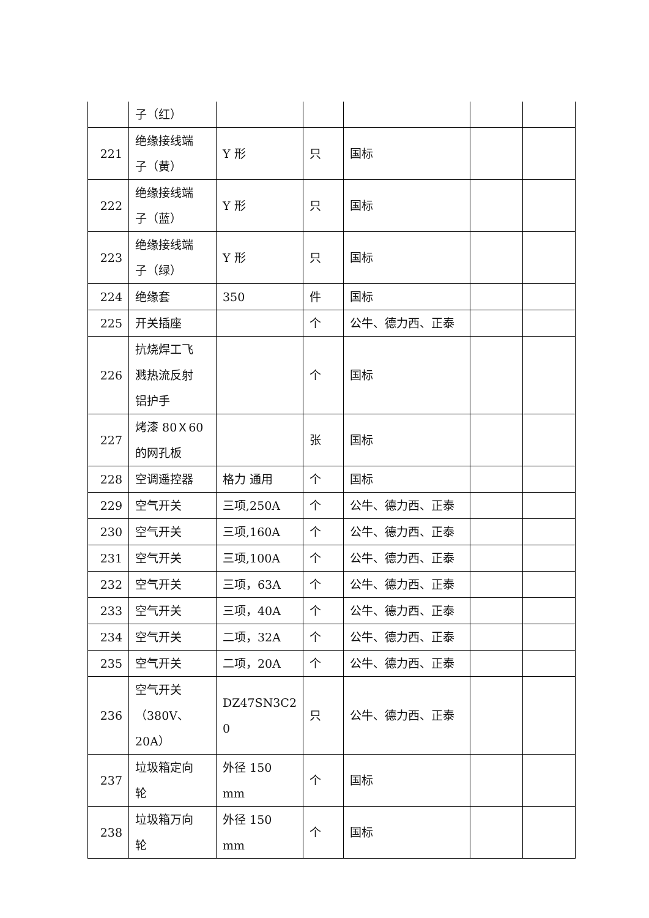| | 子（红） | | | | | |
| 221 | 绝缘接线端 子（黄） | Y 形 | 只 | 国标 | | |
| 222 | 绝缘接线端 子（蓝） | Y 形 | 只 | 国标 | | |
| 223 | 绝缘接线端 子（绿） | Y 形 | 只 | 国标 | | |
| 224 | 绝缘套 | 350 | 件 | 国标 | | |
| 225 | 开关插座 | | 个 | 公牛、德力西、正泰 | | |
| 226 | 抗烧焊工飞 溅热流反射 铝护手 | | 个 | 国标 | | |
| 227 | 烤漆 80Ｘ60 的网孔板 | | 张 | 国标 | | |
| 228 | 空调遥控器 | 格力 通用 | 个 | 国标 | | |
| 229 | 空气开关 | 三项,250A | 个 | 公牛、德力西、正泰 | | |
| 230 | 空气开关 | 三项,160A | 个 | 公牛、德力西、正泰 | | |
| 231 | 空气开关 | 三项,100A | 个 | 公牛、德力西、正泰 | | |
| 232 | 空气开关 | 三项，63A | 个 | 公牛、德力西、正泰 | | |
| 233 | 空气开关 | 三项，40A | 个 | 公牛、德力西、正泰 | | |
| 234 | 空气开关 | 二项，32A | 个 | 公牛、德力西、正泰 | | |
| 235 | 空气开关 | 二项，20A | 个 | 公牛、德力西、正泰 | | |
| 236 | 空气开关 （380V、20A） | DZ47SN3C2 0 | 只 | 公牛、德力西、正泰 | | |
| 237 | 垃圾箱定向 轮 | 外径 150 mm | 个 | 国标 | | |
| 238 | 垃圾箱万向 轮 | 外径 150 mm | 个 | 国标 | | |